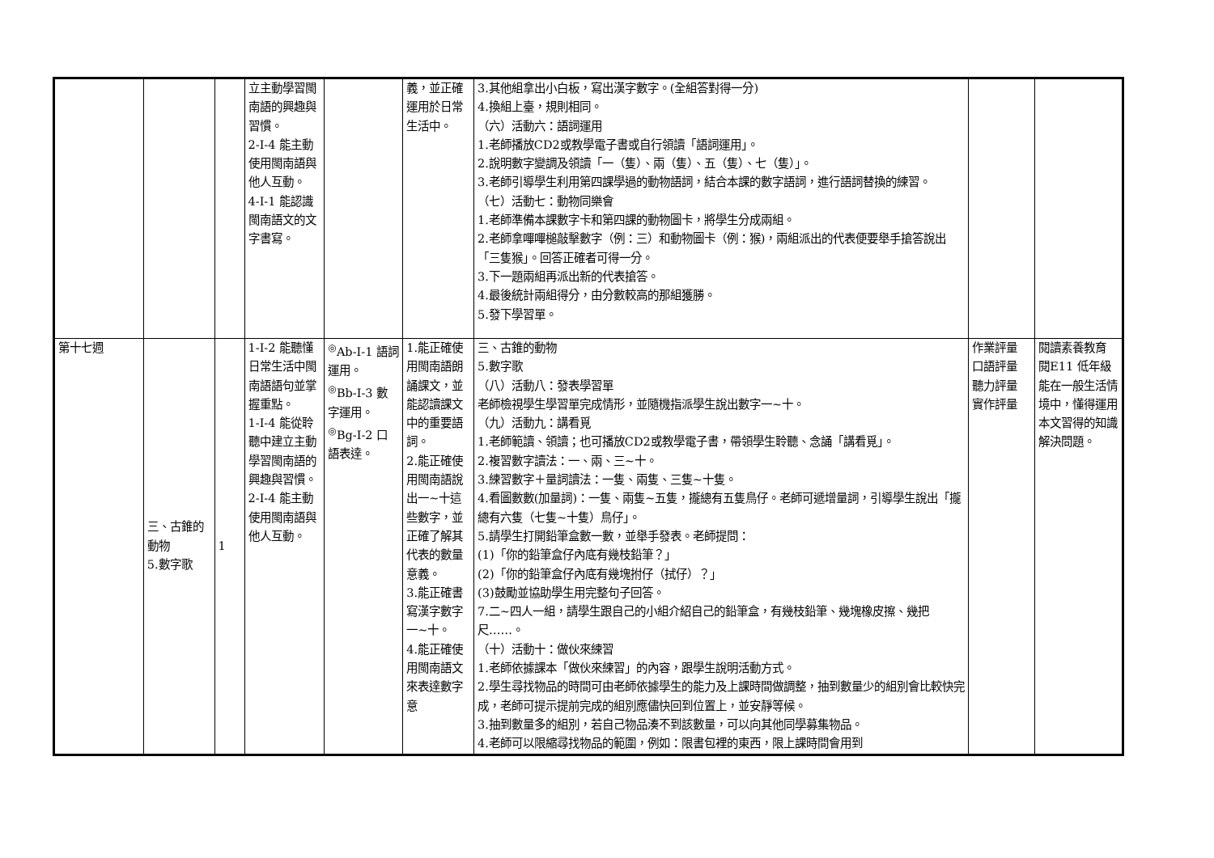| | | | 立主動學習閩南語的興趣與習慣。 2-Ⅰ-4 能主動使用閩南語與他人互動。 4-Ⅰ-1 能認識閩南語文的文字書寫。 | | 義，並正確運用於日常生活中。 | 3.其他組拿出小白板，寫出漢字數字。(全組答對得一分) 4.換組上臺，規則相同。 （六）活動六：語詞運用 1.老師播放CD2或教學電子書或自行領讀「語詞運用」。 2.說明數字變調及領讀「一（隻）、兩（隻）、五（隻）、七（隻）」。 3.老師引導學生利用第四課學過的動物語詞，結合本課的數字語詞，進行語詞替換的練習。 （七）活動七：動物同樂會 1.老師準備本課數字卡和第四課的動物圖卡，將學生分成兩組。 2.老師拿嗶嗶槌敲擊數字（例：三）和動物圖卡（例：猴)，兩組派出的代表便要舉手搶答說出「三隻猴」。回答正確者可得一分。 3.下一題兩組再派出新的代表搶答。 4.最後統計兩組得分，由分數較高的那組獲勝。 5.發下學習單。 | | |
| 第十七週 | 三、古錐的動物 5.數字歌 | 1 | 1-Ⅰ-2 能聽懂日常生活中閩南語語句並掌握重點。 1-Ⅰ-4 能從聆聽中建立主動學習閩南語的興趣與習慣。 2-Ⅰ-4 能主動使用閩南語與他人互動。 | <sup>◎</sup>Ab-Ⅰ-1 語詞運用。 <sup>◎</sup>Bb-Ⅰ-3 數字運用。 <sup>◎</sup>Bg-Ⅰ-2 口語表達。 | 1.能正確使用閩南語朗誦課文，並能認讀課文中的重要語詞。 2.能正確使用閩南語說出一~十這些數字，並正確了解其代表的數量意義。 3.能正確書寫漢字數字一~十。 4.能正確使用閩南語文來表達數字意 | 三、古錐的動物 5.數字歌 （八）活動八：發表學習單 老師檢視學生學習單完成情形，並隨機指派學生說出數字一~十。 （九）活動九：講看覓 1.老師範讀、領讀；也可播放CD2或教學電子書，帶領學生聆聽、念誦「講看覓」。 2.複習數字讀法：一、兩、三~十。 3.練習數字＋量詞讀法：一隻、兩隻、三隻~十隻。 4.看圖數數(加量詞)：一隻、兩隻~五隻，攏總有五隻鳥仔。老師可遞增量詞，引導學生說出「攏總有六隻（七隻~十隻）鳥仔」。 5.請學生打開鉛筆盒數一數，並舉手發表。老師提問： (1)「你的鉛筆盒仔內底有幾枝鉛筆？」 (2)「你的鉛筆盒仔內底有幾塊拊仔（拭仔）？」 (3)鼓勵並協助學生用完整句子回答。 7.二~四人一組，請學生跟自己的小組介紹自己的鉛筆盒，有幾枝鉛筆、幾塊橡皮擦、幾把尺……。 （十）活動十：做伙來練習 1.老師依據課本「做伙來練習」的內容，跟學生說明活動方式。 2.學生尋找物品的時間可由老師依據學生的能力及上課時間做調整，抽到數量少的組別會比較快完成，老師可提示提前完成的組別應儘快回到位置上，並安靜等候。 3.抽到數量多的組別，若自己物品湊不到該數量，可以向其他同學募集物品。 4.老師可以限縮尋找物品的範圍，例如：限書包裡的東西，限上課時間會用到 | 作業評量 口語評量 聽力評量 實作評量 | 閱讀素養教育 閱E11 低年級能在一般生活情境中，懂得運用本文習得的知識解決問題。 |